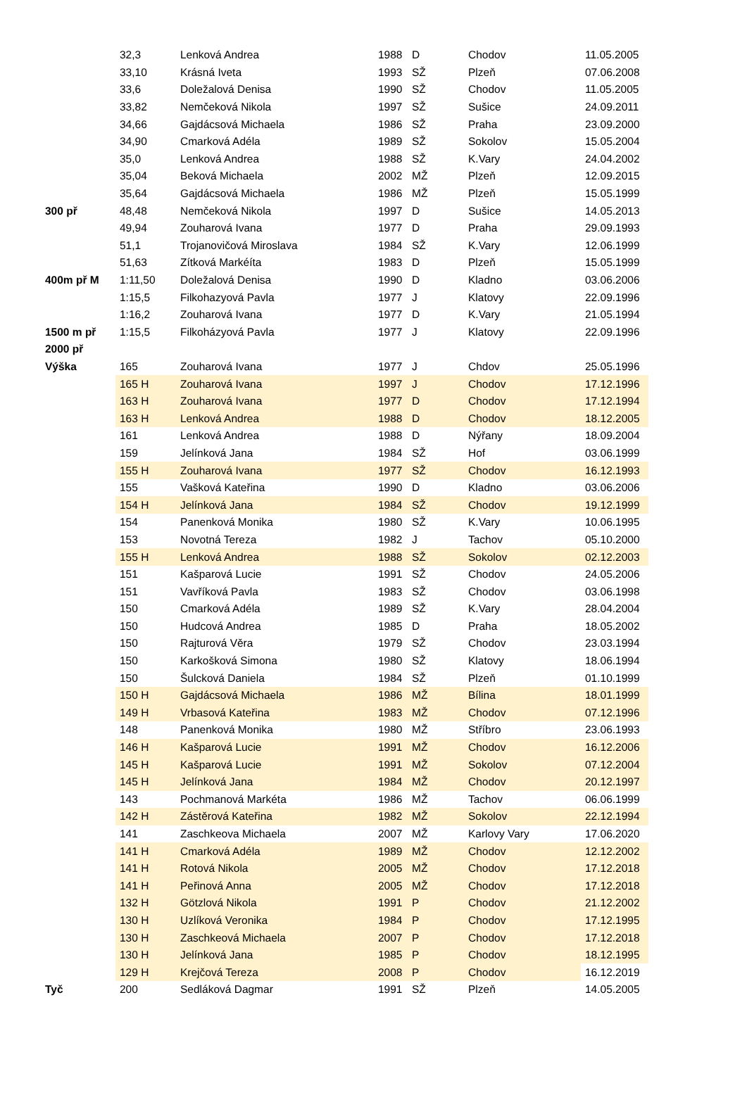| | 32,3 | Lenková Andrea | 1988 | D | Chodov | 11.05.2005 |
| | 33,10 | Krásná Iveta | 1993 | SŽ | Plzeň | 07.06.2008 |
| | 33,6 | Doležalová Denisa | 1990 | SŽ | Chodov | 11.05.2005 |
| | 33,82 | Nemčeková Nikola | 1997 | SŽ | Sušice | 24.09.2011 |
| | 34,66 | Gajdácsová Michaela | 1986 | SŽ | Praha | 23.09.2000 |
| | 34,90 | Cmarková Adéla | 1989 | SŽ | Sokolov | 15.05.2004 |
| | 35,0 | Lenková Andrea | 1988 | SŽ | K.Vary | 24.04.2002 |
| | 35,04 | Beková Michaela | 2002 | MŽ | Plzeň | 12.09.2015 |
| | 35,64 | Gajdácsová Michaela | 1986 | MŽ | Plzeň | 15.05.1999 |
| 300 př | 48,48 | Nemčeková Nikola | 1997 | D | Sušice | 14.05.2013 |
| | 49,94 | Zouharová Ivana | 1977 | D | Praha | 29.09.1993 |
| | 51,1 | Trojanovičová Miroslava | 1984 | SŽ | K.Vary | 12.06.1999 |
| | 51,63 | Zítková Markéíta | 1983 | D | Plzeň | 15.05.1999 |
| 400m př M | 1:11,50 | Doležalová Denisa | 1990 | D | Kladno | 03.06.2006 |
| | 1:15,5 | Filkohazyová Pavla | 1977 | J | Klatovy | 22.09.1996 |
| | 1:16,2 | Zouharová Ivana | 1977 | D | K.Vary | 21.05.1994 |
| 1500 m př | 1:15,5 | Filkoházyová Pavla | 1977 | J | Klatovy | 22.09.1996 |
| 2000 př | | | | | | |
| Výška | 165 | Zouharová Ivana | 1977 | J | Chdov | 25.05.1996 |
| | 165 H | Zouharová Ivana | 1997 | J | Chodov | 17.12.1996 |
| | 163 H | Zouharová Ivana | 1977 | D | Chodov | 17.12.1994 |
| | 163 H | Lenková Andrea | 1988 | D | Chodov | 18.12.2005 |
| | 161 | Lenková Andrea | 1988 | D | Nýřany | 18.09.2004 |
| | 159 | Jelínková Jana | 1984 | SŽ | Hof | 03.06.1999 |
| | 155 H | Zouharová Ivana | 1977 | SŽ | Chodov | 16.12.1993 |
| | 155 | Vašková Kateřina | 1990 | D | Kladno | 03.06.2006 |
| | 154 H | Jelínková Jana | 1984 | SŽ | Chodov | 19.12.1999 |
| | 154 | Panenková Monika | 1980 | SŽ | K.Vary | 10.06.1995 |
| | 153 | Novotná Tereza | 1982 | J | Tachov | 05.10.2000 |
| | 155 H | Lenková Andrea | 1988 | SŽ | Sokolov | 02.12.2003 |
| | 151 | Kašparová Lucie | 1991 | SŽ | Chodov | 24.05.2006 |
| | 151 | Vavříková Pavla | 1983 | SŽ | Chodov | 03.06.1998 |
| | 150 | Cmarková Adéla | 1989 | SŽ | K.Vary | 28.04.2004 |
| | 150 | Hudcová Andrea | 1985 | D | Praha | 18.05.2002 |
| | 150 | Rajturová Věra | 1979 | SŽ | Chodov | 23.03.1994 |
| | 150 | Karkošková Simona | 1980 | SŽ | Klatovy | 18.06.1994 |
| | 150 | Šulcková Daniela | 1984 | SŽ | Plzeň | 01.10.1999 |
| | 150 H | Gajdácsová Michaela | 1986 | MŽ | Bílina | 18.01.1999 |
| | 149 H | Vrbasová Kateřina | 1983 | MŽ | Chodov | 07.12.1996 |
| | 148 | Panenková Monika | 1980 | MŽ | Stříbro | 23.06.1993 |
| | 146 H | Kašparová Lucie | 1991 | MŽ | Chodov | 16.12.2006 |
| | 145 H | Kašparová Lucie | 1991 | MŽ | Sokolov | 07.12.2004 |
| | 145 H | Jelínková Jana | 1984 | MŽ | Chodov | 20.12.1997 |
| | 143 | Pochmanová Markéta | 1986 | MŽ | Tachov | 06.06.1999 |
| | 142 H | Zástěrová Kateřina | 1982 | MŽ | Sokolov | 22.12.1994 |
| | 141 | Zaschkeova Michaela | 2007 | MŽ | Karlovy Vary | 17.06.2020 |
| | 141 H | Cmarková Adéla | 1989 | MŽ | Chodov | 12.12.2002 |
| | 141 H | Rotová Nikola | 2005 | MŽ | Chodov | 17.12.2018 |
| | 141 H | Peřinová Anna | 2005 | MŽ | Chodov | 17.12.2018 |
| | 132 H | Götzlová Nikola | 1991 | P | Chodov | 21.12.2002 |
| | 130 H | Uzlíková Veronika | 1984 | P | Chodov | 17.12.1995 |
| | 130 H | Zaschkeová Michaela | 2007 | P | Chodov | 17.12.2018 |
| | 130 H | Jelínková Jana | 1985 | P | Chodov | 18.12.1995 |
| | 129 H | Krejčová Tereza | 2008 | P | Chodov | 16.12.2019 |
| Tyč | 200 | Sedláková Dagmar | 1991 | SŽ | Plzeň | 14.05.2005 |